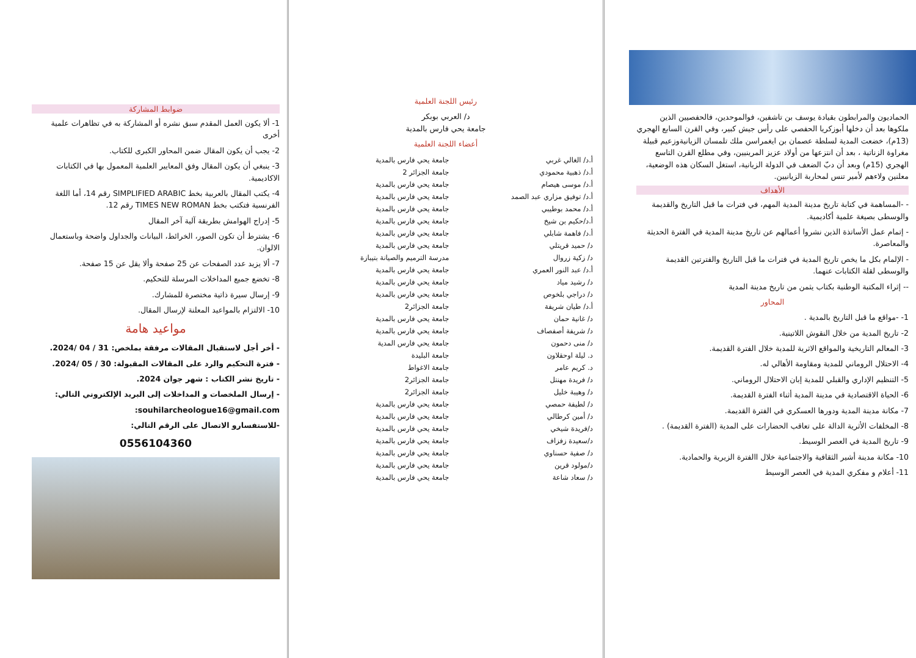الحماديون والمرابطون بقيادة يوسف بن تاشفين، فوالموحدين، فالحفصيين الذين ملكوها بعد أن دخلها أبوزكريا الحفصي على رأس جيش كبير، وفي القرن السابع الهجري (13م)، خضعت المدية لسلطة عصمان بن ايغمراسن ملك تلمسان الزيانيةوزعيم قبيلة مغراوة الزناتية ، بعد أن انتزعها من أولاد عزيز المرينيين، وفي مطلع القرن التاسع الهجري (15م) وبعد أن دبّ الضعف في الدولة الزيانية، استغل السكان هذه الوضعية، معلنين ولاءهم لأمير تنس لمحاربة الزيانيين.
الأهداف
- -المساهمة في كتابة تاريخ مدينة المدية المهم، في فترات ما قبل التاريخ والقديمة والوسطى بصيغة علمية أكاديمية.
- إتمام عمل الأساتذة الذين نشروا أعمالهم عن تاريخ مدينة المدية في الفترة الحديثة والمعاصرة.
- الإلمام بكل ما يخص تاريخ المدية في فترات ما قبل التاريخ والفترتين القديمة والوسطى لقلة الكتابات عنهما.
-- إثراء المكتبة الوطنية بكتاب يثمن من تاريخ مدينة المدية
المحاور
1- -مواقع ما قبل التاريخ بالمدية .
2- تاريخ المدية من خلال النقوش اللاتينية.
3- المعالم التاريخية والمواقع الاثرية للمدية خلال الفترة القديمة.
4- الاحتلال الروماني للمدية ومقاومة الأهالي له.
5- التنظيم الإداري والقبلي للمدية إبان الاحتلال الروماني.
6- الحياة الاقتصادية في مدينة المدية أثناء الفترة القديمة.
7- مكانة مدينة المدية ودورها العسكري في الفترة القديمة.
8- المخلفات الأثرية الدالة على تعاقب الحضارات على المدية (الفترة القديمة) .
9- تاريخ المدية في العصر الوسيط.
10- مكانة مدينة أشير الثقافية والاجتماعية خلال االفترة الزيرية والحمادية.
11- أعلام و مفكري المدية في العصر الوسيط
رئيس اللجنة العلمية
د/ العربي بوبكر
جامعة يحي فارس بالمدية
أعضاء اللجنة العلمية
| أ.د/ الغالي غربي | جامعة يحي فارس بالمدية |
| أ.د/ ذهبية محمودي | جامعة الجزائر 2 |
| أ.د/ موسى هيصام | جامعة يحي فارس بالمدية |
| أ.د/ توفيق مزاري عبد الصمد | جامعة يحي فارس بالمدية |
| أ.د/ محمد بوطيبي | جامعة يحي فارس بالمدية |
| أ.د/حكيم بن شيخ | جامعة يحي فارس بالمدية |
| أ.د/ فاهمة شابلي | جامعة يحي فارس بالمدية |
| د/ حميد قريتلي | جامعة يحي فارس بالمدية |
| د/ زكية زروال | مدرسة الترميم والصيانة بتيبازة |
| أ.د/ عبد النور العمري | جامعة يحي فارس بالمدية |
| د/ رشيد مياد | جامعة يحي فارس بالمدية |
| د/ دراجي بلخوص | جامعة يحي فارس بالمدية |
| أ.د/ طيان شريفة | جامعة الجزائر2 |
| د/ غانية حمان | جامعة يحي فارس بالمدية |
| د/ شريفة أصفصاف | جامعة يحي فارس بالمدية |
| د/ منى دحمون | جامعة يحي فارس المدية |
| د. ليلة اوحقلاون | جامعة البليدة |
| د. كريم عامر | جامعة الاغواط |
| د/ فريدة مهنتل | جامعة الجزائر2 |
| د/ وهيبة خليل | جامعة الجزائر2 |
| د/ لطيفة حمصي | جامعة يحي فارس بالمدية |
| د/ أمين كرطالي | جامعة يحي فارس بالمدية |
| د/فريدة شيخي | جامعة يحي فارس بالمدية |
| د/سعيدة زفزاف | جامعة يحي فارس بالمدية |
| د/ صفية حسناوي | جامعة يحي فارس بالمدية |
| د/مولود قرين | جامعة يحي فارس بالمدية |
| د/ سعاد شاعة | جامعة يحي فارس بالمدية |
ضوابط المشاركة
1- ألا يكون العمل المقدم سبق نشره أو المشاركة به في تظاهرات علمية أخرى
2- يجب أن يكون المقال ضمن المحاور الكبرى للكتاب.
3- ينبغي أن يكون المقال وفق المعايير العلمية المعمول بها في الكتابات الاكاديمية.
4- يكتب المقال بالعربية بخط SIMPLIFIED ARABIC رقم 14، أما اللغة الفرنسية فتكتب بخط TIMES NEW ROMAN رقم 12.
5- إدراج الهوامش بطريقة آلية آخر المقال
6- يشترط أن تكون الصور، الخرائط، البيانات والجداول واضحة وباستعمال الالوان.
7- ألا يزيد عدد الصفحات عن 25 صفحة وألا يقل عن 15 صفحة.
8- تخضع جميع المداخلات المرسلة للتحكيم.
9- إرسال سيرة ذاتية مختصرة للمشارك.
10- الالتزام بالمواعيد المعلنة لإرسال المقال.
مواعيد هامة
- أخر أجل لاستقبال المقالات مرفقة بملخص: 31 / 04 /2024.
- فترة التحكيم والرد على المقالات المقبولة: 30 / 05 /2024.
- تاريخ نشر الكتاب : شهر جوان 2024.
- إرسال الملخصات و المداخلات إلى البريد الإلكتروني التالي:
souhilarcheologue16@gmail.com:
-للاستفسارو الاتصال على الرقم التالي:
0556104360